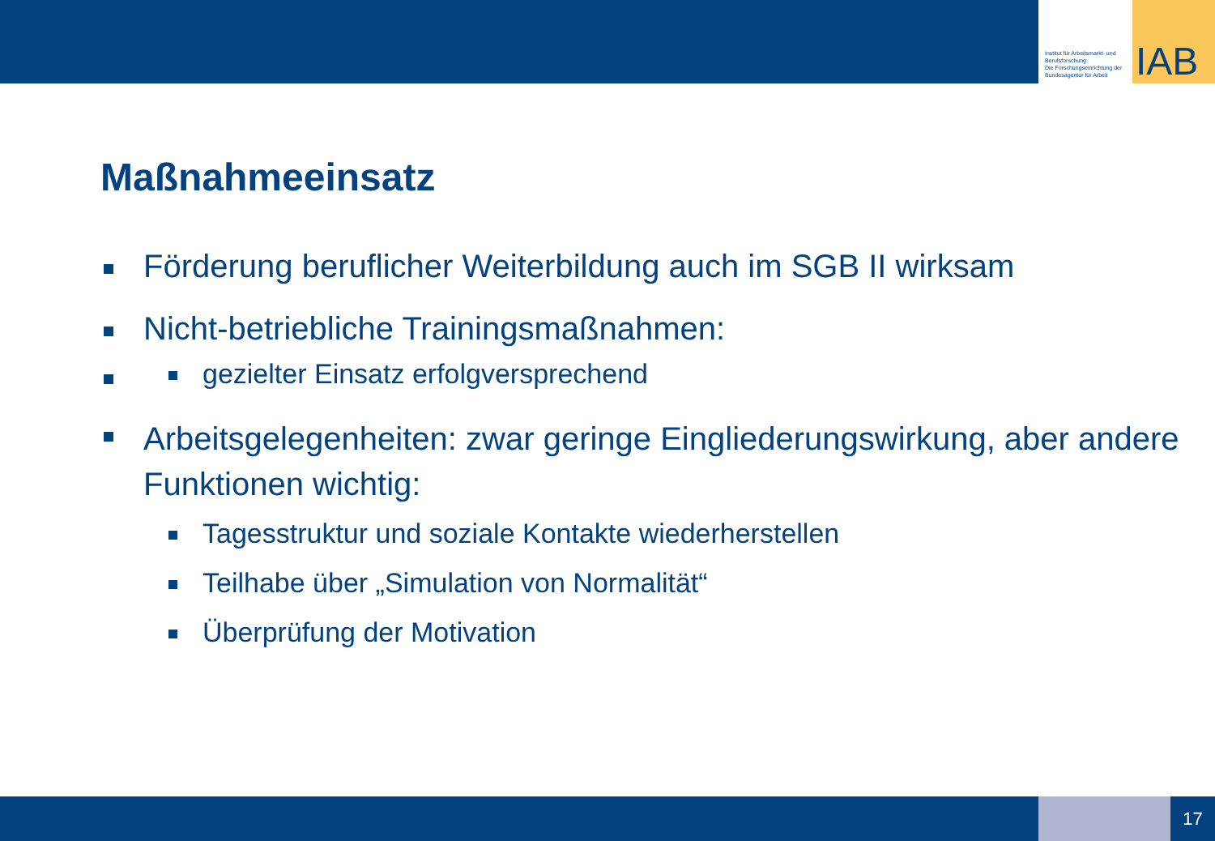Institut für Arbeitsmarkt- und Berufsforschung
Die Forschungseinrichtung der Bundesagentur für Arbeit
IAB
Maßnahmeeinsatz
Förderung beruflicher Weiterbildung auch im SGB II wirksam
Nicht-betriebliche Trainingsmaßnahmen:
gezielter Einsatz erfolgversprechend
Arbeitsgelegenheiten: zwar geringe Eingliederungswirkung, aber andere Funktionen wichtig:
Tagesstruktur und soziale Kontakte wiederherstellen
Teilhabe über „Simulation von Normalität“
Überprüfung der Motivation
17